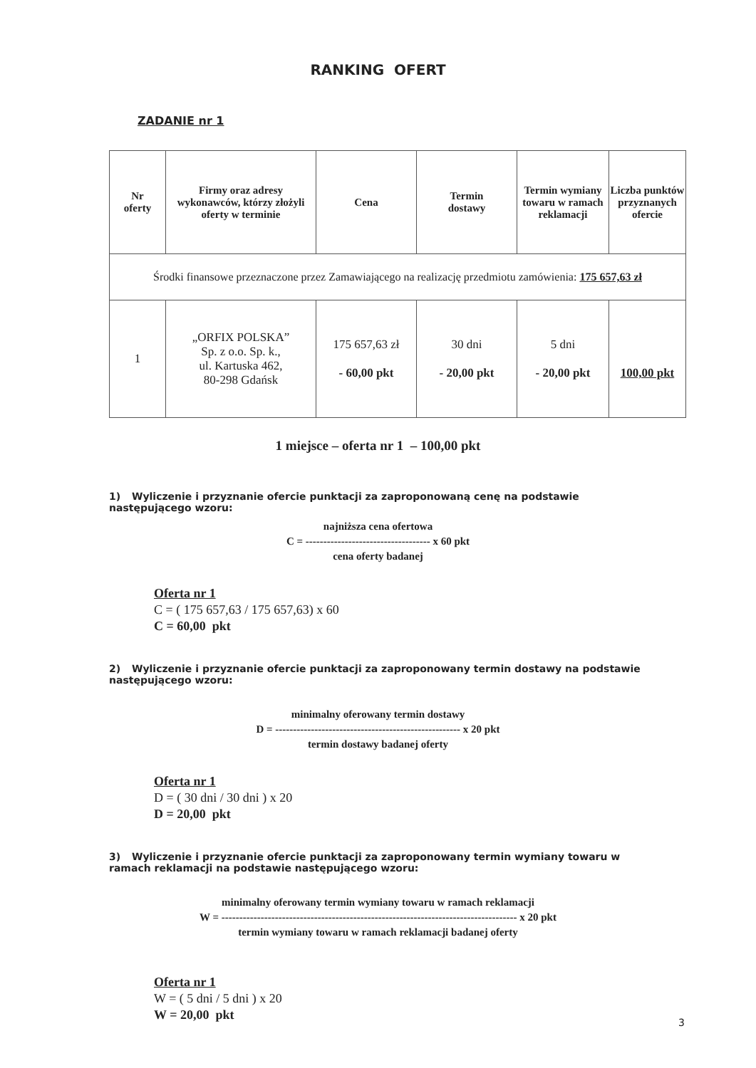RANKING OFERT
ZADANIE nr 1
| Nr oferty | Firmy oraz adresy wykonawców, którzy złożyli oferty w terminie | Cena | Termin dostawy | Termin wymiany towaru w ramach reklamacji | Liczba punktów przyznanych ofercie |
| --- | --- | --- | --- | --- | --- |
| Środki finansowe przeznaczone przez Zamawiającego na realizację przedmiotu zamówienia: 175 657,63 zł | | | | | |
| 1 | „ORFIX POLSKA” Sp. z o.o. Sp. k., ul. Kartuska 462, 80-298 Gdańsk | 175 657,63 zł - 60,00 pkt | 30 dni - 20,00 pkt | 5 dni - 20,00 pkt | 100,00 pkt |
1 miejsce – oferta nr 1 – 100,00 pkt
1) Wyliczenie i przyznanie ofercie punktacji za zaproponowaną cenę na podstawie następującego wzoru:
najniższa cena ofertowa
C = ----------------------------------- x 60 pkt
cena oferty badanej
Oferta nr 1
C = ( 175 657,63 / 175 657,63) x 60
C = 60,00 pkt
2) Wyliczenie i przyznanie ofercie punktacji za zaproponowany termin dostawy na podstawie następującego wzoru:
minimalny oferowany termin dostawy
D = ---------------------------------------------------- x 20 pkt
termin dostawy badanej oferty
Oferta nr 1
D = ( 30 dni / 30 dni ) x 20
D = 20,00 pkt
3) Wyliczenie i przyznanie ofercie punktacji za zaproponowany termin wymiany towaru w ramach reklamacji na podstawie następującego wzoru:
minimalny oferowany termin wymiany towaru w ramach reklamacji
W = ----------------------------------------------------------------------------------- x 20 pkt
termin wymiany towaru w ramach reklamacji badanej oferty
Oferta nr 1
W = ( 5 dni / 5 dni ) x 20
W = 20,00 pkt
3